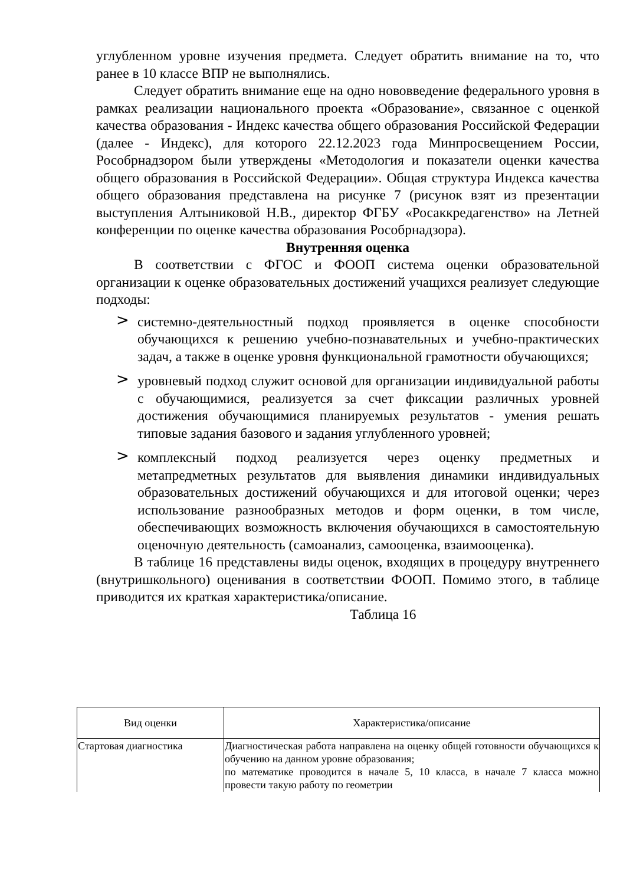углубленном уровне изучения предмета. Следует обратить внимание на то, что ранее в 10 классе ВПР не выполнялись.
Следует обратить внимание еще на одно нововведение федерального уровня в рамках реализации национального проекта «Образование», связанное с оценкой качества образования - Индекс качества общего образования Российской Федерации (далее - Индекс), для которого 22.12.2023 года Минпросвещением России, Рособрнадзором были утверждены «Методология и показатели оценки качества общего образования в Российской Федерации». Общая структура Индекса качества общего образования представлена на рисунке 7 (рисунок взят из презентации выступления Алтыниковой Н.В., директор ФГБУ «Росаккредагенство» на Летней конференции по оценке качества образования Рособрнадзора).
Внутренняя оценка
В соответствии с ФГОС и ФООП система оценки образовательной организации к оценке образовательных достижений учащихся реализует следующие подходы:
> системно-деятельностный подход проявляется в оценке способности обучающихся к решению учебно-познавательных и учебно-практических задач, а также в оценке уровня функциональной грамотности обучающихся;
> уровневый подход служит основой для организации индивидуальной работы с обучающимися, реализуется за счет фиксации различных уровней достижения обучающимися планируемых результатов - умения решать типовые задания базового и задания углубленного уровней;
> комплексный подход реализуется через оценку предметных и метапредметных результатов для выявления динамики индивидуальных образовательных достижений обучающихся и для итоговой оценки; через использование разнообразных методов и форм оценки, в том числе, обеспечивающих возможность включения обучающихся в самостоятельную оценочную деятельность (самоанализ, самооценка, взаимооценка).
В таблице 16 представлены виды оценок, входящих в процедуру внутреннего (внутришкольного) оценивания в соответствии ФООП. Помимо этого, в таблице приводится их краткая характеристика/описание.
Таблица 16
| Вид оценки | Характеристика/описание |
| --- | --- |
| Стартовая диагностика | Диагностическая работа направлена на оценку общей готовности обучающихся к обучению на данном уровне образования; по математике проводится в начале 5, 10 класса, в начале 7 класса можно провести такую работу по геометрии |